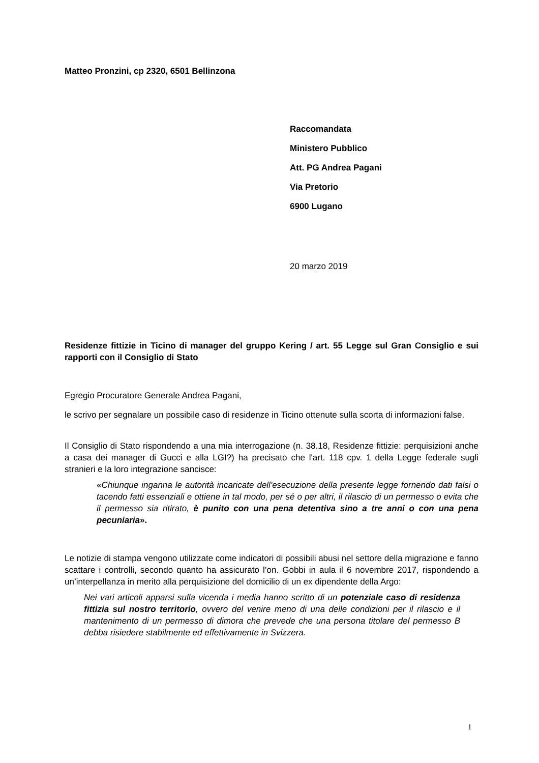Matteo Pronzini, cp 2320, 6501 Bellinzona
Raccomandata
Ministero Pubblico
Att. PG Andrea Pagani
Via Pretorio
6900 Lugano
20 marzo 2019
Residenze fittizie in Ticino di manager del gruppo Kering / art. 55 Legge sul Gran Consiglio e sui rapporti con il Consiglio di Stato
Egregio Procuratore Generale Andrea Pagani,
le scrivo per segnalare un possibile caso di residenze in Ticino ottenute sulla scorta di informazioni false.
Il Consiglio di Stato rispondendo a una mia interrogazione (n. 38.18, Residenze fittizie: perquisizioni anche a casa dei manager di Gucci e alla LGI?) ha precisato che l'art. 118 cpv. 1 della Legge federale sugli stranieri e la loro integrazione sancisce:
«Chiunque inganna le autorità incaricate dell'esecuzione della presente legge fornendo dati falsi o tacendo fatti essenziali e ottiene in tal modo, per sé o per altri, il rilascio di un permesso o evita che il permesso sia ritirato, è punito con una pena detentiva sino a tre anni o con una pena pecuniaria».
Le notizie di stampa vengono utilizzate come indicatori di possibili abusi nel settore della migrazione e fanno scattare i controlli, secondo quanto ha assicurato l’on. Gobbi in aula il 6 novembre 2017, rispondendo a un’interpellanza in merito alla perquisizione del domicilio di un ex dipendente della Argo:
Nei vari articoli apparsi sulla vicenda i media hanno scritto di un potenziale caso di residenza fittizia sul nostro territorio, ovvero del venire meno di una delle condizioni per il rilascio e il mantenimento di un permesso di dimora che prevede che una persona titolare del permesso B debba risiedere stabilmente ed effettivamente in Svizzera.
1